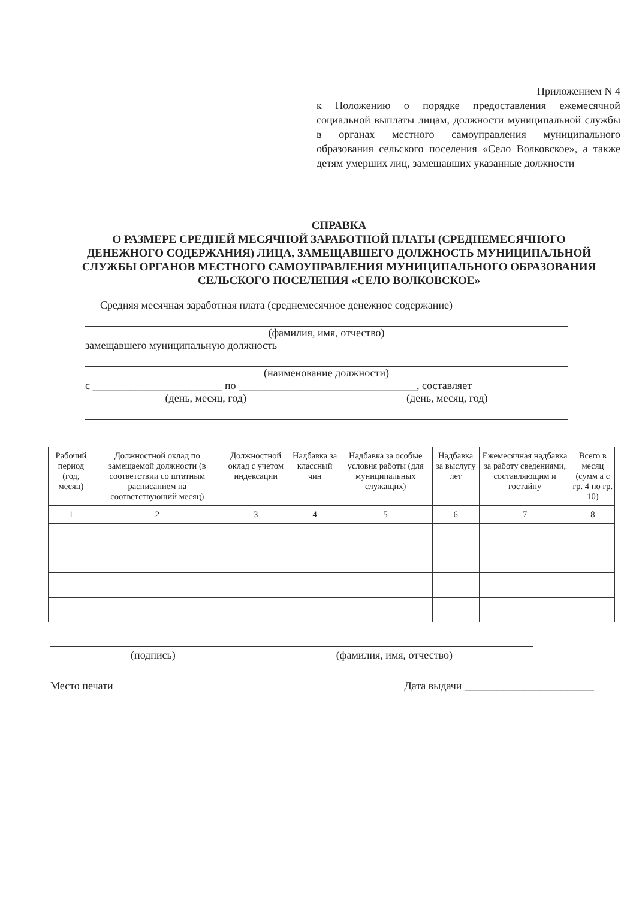Приложением N 4
к Положению о порядке предоставления ежемесячной социальной выплаты лицам, должности муниципальной службы в органах местного самоуправления муниципального образования сельского поселения «Село Волковское», а также детям умерших лиц, замещавших указанные должности
СПРАВКА
О РАЗМЕРЕ СРЕДНЕЙ МЕСЯЧНОЙ ЗАРАБОТНОЙ ПЛАТЫ (СРЕДНЕМЕСЯЧНОГО ДЕНЕЖНОГО СОДЕРЖАНИЯ) ЛИЦА, ЗАМЕЩАВШЕГО ДОЛЖНОСТЬ МУНИЦИПАЛЬНОЙ СЛУЖБЫ ОРГАНОВ МЕСТНОГО САМОУПРАВЛЕНИЯ МУНИЦИПАЛЬНОГО ОБРАЗОВАНИЯ СЕЛЬСКОГО ПОСЕЛЕНИЯ «СЕЛО ВОЛКОВСКОЕ»
Средняя месячная заработная плата (среднемесячное денежное содержание)
(фамилия, имя, отчество)
замещавшего муниципальную должность
(наименование должности)
с ________________________ по _________________________________, составляет
(день, месяц, год) (день, месяц, год)
| Рабочий период (год, месяц) | Должностной оклад по замещаемой должности (в соответствии со штатным расписанием на соответствующий месяц) | Должностной оклад с учетом индексации | Надбавка за классный чин | Надбавка за особые условия работы (для муниципальных служащих) | Надбавка за выслугу лет | Ежемесячная надбавка за работу сведениями, составляющим и гостайну | Всего в месяц (сумм а с гр. 4 по гр. 10) |
| --- | --- | --- | --- | --- | --- | --- | --- |
| 1 | 2 | 3 | 4 | 5 | 6 | 7 | 8 |
(подпись) (фамилия, имя, отчество)
Место печати Дата выдачи ________________________